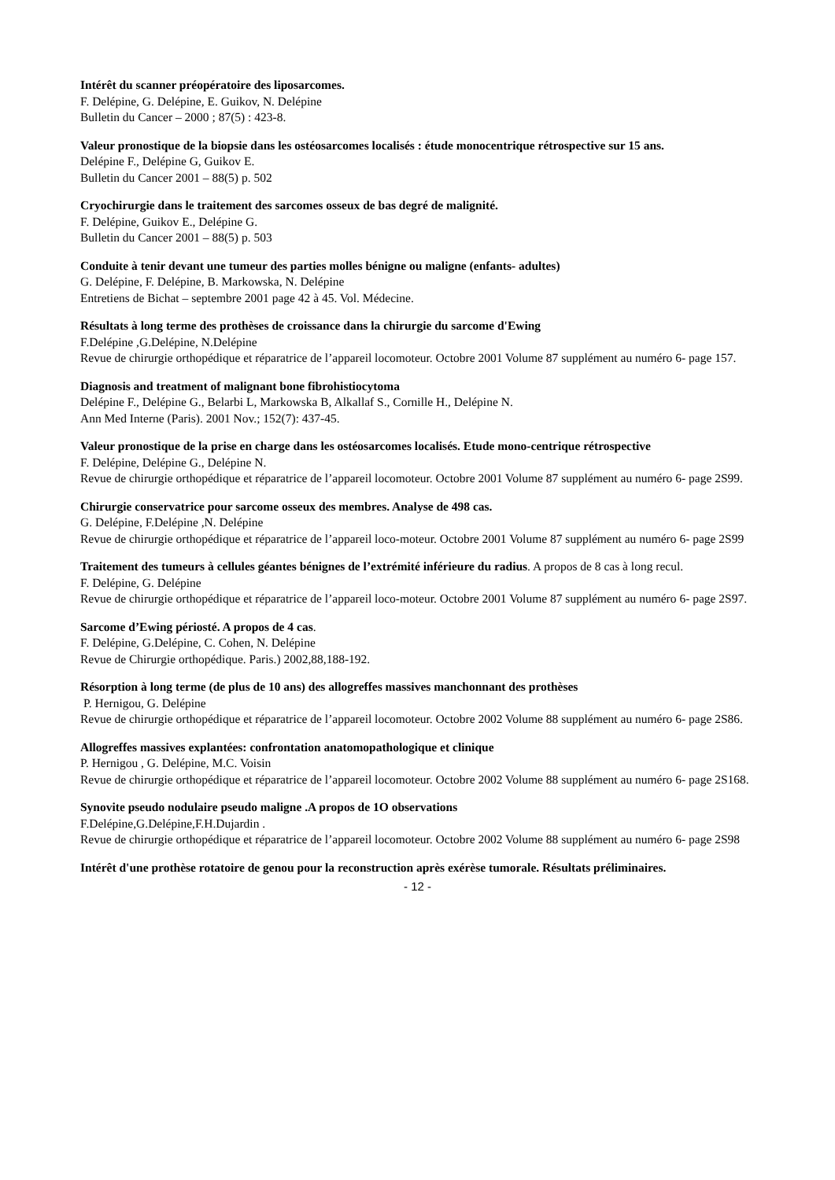Intérêt du scanner préopératoire des liposarcomes.
F. Delépine, G. Delépine, E. Guikov, N. Delépine
Bulletin du Cancer – 2000 ; 87(5) : 423-8.
Valeur pronostique de la biopsie dans les ostéosarcomes localisés : étude monocentrique rétrospective sur 15 ans.
Delépine F., Delépine G, Guikov E.
Bulletin du Cancer 2001 – 88(5) p. 502
Cryochirurgie dans le traitement des sarcomes osseux de bas degré de malignité.
F. Delépine, Guikov E., Delépine G.
Bulletin du Cancer 2001 – 88(5) p. 503
Conduite à tenir devant une tumeur des parties molles bénigne ou maligne (enfants- adultes)
G. Delépine, F. Delépine, B. Markowska, N. Delépine
Entretiens de Bichat – septembre 2001 page 42 à 45. Vol. Médecine.
Résultats à long terme des prothèses de croissance dans la chirurgie du sarcome d'Ewing
F.Delépine ,G.Delépine, N.Delépine
Revue de chirurgie orthopédique et réparatrice de l’appareil locomoteur. Octobre 2001 Volume 87 supplément au numéro 6- page 157.
Diagnosis and treatment of malignant bone fibrohistiocytoma
Delépine F., Delépine G., Belarbi L, Markowska B, Alkallaf S., Cornille H., Delépine N.
Ann Med Interne (Paris). 2001 Nov.; 152(7): 437-45.
Valeur pronostique de la prise en charge dans les ostéosarcomes localisés. Etude mono-centrique rétrospective
F. Delépine, Delépine G., Delépine N.
Revue de chirurgie orthopédique et réparatrice de l’appareil locomoteur. Octobre 2001 Volume 87 supplément au numéro 6- page 2S99.
Chirurgie conservatrice pour sarcome osseux des membres. Analyse de 498 cas.
G. Delépine, F.Delépine ,N. Delépine
Revue de chirurgie orthopédique et réparatrice de l’appareil loco-moteur. Octobre 2001 Volume 87 supplément au numéro 6- page 2S99
Traitement des tumeurs à cellules géantes bénignes de l’extrémité inférieure du radius. A propos de 8 cas à long recul.
F. Delépine, G. Delépine
Revue de chirurgie orthopédique et réparatrice de l’appareil loco-moteur. Octobre 2001 Volume 87 supplément au numéro 6- page 2S97.
Sarcome d’Ewing périosté. A propos de 4 cas.
F. Delépine, G.Delépine, C. Cohen, N. Delépine
Revue de Chirurgie orthopédique. Paris.) 2002,88,188-192.
Résorption à long terme (de plus de 10 ans) des allogreffes massives manchonnant des prothèses
P. Hernigou, G. Delépine
Revue de chirurgie orthopédique et réparatrice de l’appareil locomoteur. Octobre 2002 Volume 88 supplément au numéro 6- page 2S86.
Allogreffes massives explantées: confrontation anatomopathologique et clinique
P. Hernigou , G. Delépine, M.C. Voisin
Revue de chirurgie orthopédique et réparatrice de l’appareil locomoteur. Octobre 2002 Volume 88 supplément au numéro 6- page 2S168.
Synovite pseudo nodulaire pseudo maligne .A propos de 1O observations
F.Delépine,G.Delépine,F.H.Dujardin .
Revue de chirurgie orthopédique et réparatrice de l’appareil locomoteur. Octobre 2002 Volume 88 supplément au numéro 6- page 2S98
Intérêt d'une prothèse rotatoire de genou pour la reconstruction après exérèse tumorale. Résultats préliminaires.
- 12 -